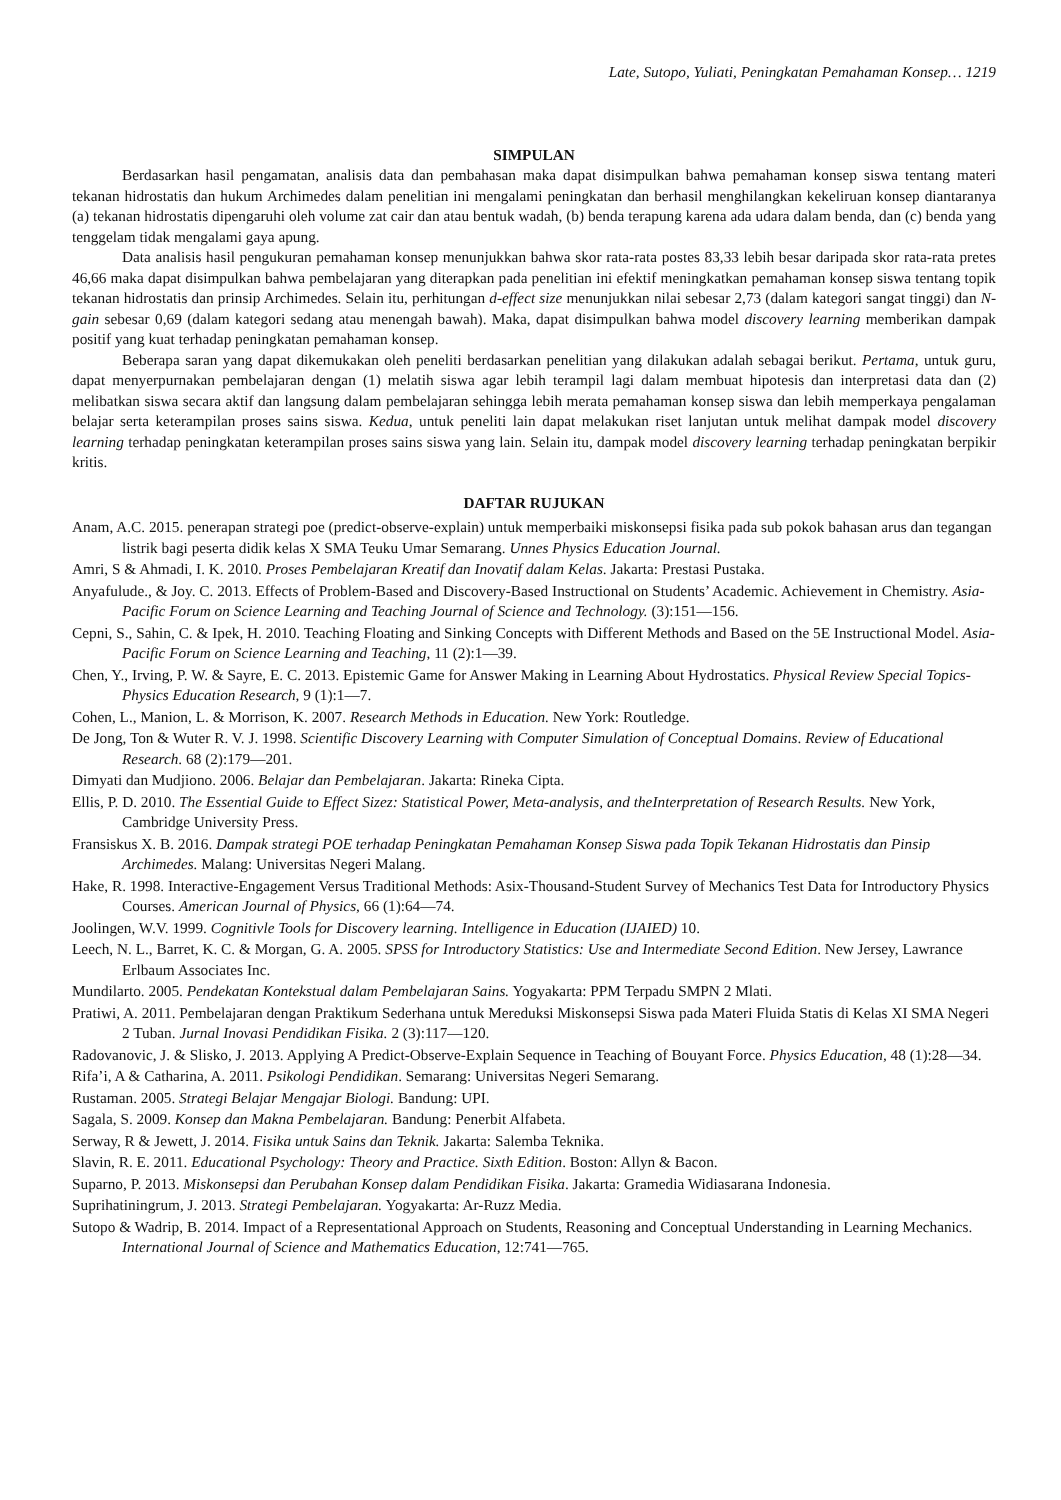Late, Sutopo, Yuliati, Peningkatan Pemahaman Konsep… 1219
SIMPULAN
Berdasarkan hasil pengamatan, analisis data dan pembahasan maka dapat disimpulkan bahwa pemahaman konsep siswa tentang materi tekanan hidrostatis dan hukum Archimedes dalam penelitian ini mengalami peningkatan dan berhasil menghilangkan kekeliruan konsep diantaranya (a) tekanan hidrostatis dipengaruhi oleh volume zat cair dan atau bentuk wadah, (b) benda terapung karena ada udara dalam benda, dan (c) benda yang tenggelam tidak mengalami gaya apung.
Data analisis hasil pengukuran pemahaman konsep menunjukkan bahwa skor rata-rata postes 83,33 lebih besar daripada skor rata-rata pretes 46,66 maka dapat disimpulkan bahwa pembelajaran yang diterapkan pada penelitian ini efektif meningkatkan pemahaman konsep siswa tentang topik tekanan hidrostatis dan prinsip Archimedes. Selain itu, perhitungan d-effect size menunjukkan nilai sebesar 2,73 (dalam kategori sangat tinggi) dan N-gain sebesar 0,69 (dalam kategori sedang atau menengah bawah). Maka, dapat disimpulkan bahwa model discovery learning memberikan dampak positif yang kuat terhadap peningkatan pemahaman konsep.
Beberapa saran yang dapat dikemukakan oleh peneliti berdasarkan penelitian yang dilakukan adalah sebagai berikut. Pertama, untuk guru, dapat menyerpurnakan pembelajaran dengan (1) melatih siswa agar lebih terampil lagi dalam membuat hipotesis dan interpretasi data dan (2) melibatkan siswa secara aktif dan langsung dalam pembelajaran sehingga lebih merata pemahaman konsep siswa dan lebih memperkaya pengalaman belajar serta keterampilan proses sains siswa. Kedua, untuk peneliti lain dapat melakukan riset lanjutan untuk melihat dampak model discovery learning terhadap peningkatan keterampilan proses sains siswa yang lain. Selain itu, dampak model discovery learning terhadap peningkatan berpikir kritis.
DAFTAR RUJUKAN
Anam, A.C. 2015. penerapan strategi poe (predict-observe-explain) untuk memperbaiki miskonsepsi fisika pada sub pokok bahasan arus dan tegangan listrik bagi peserta didik kelas X SMA Teuku Umar Semarang. Unnes Physics Education Journal.
Amri, S & Ahmadi, I. K. 2010. Proses Pembelajaran Kreatif dan Inovatif dalam Kelas. Jakarta: Prestasi Pustaka.
Anyafulude., & Joy. C. 2013. Effects of Problem-Based and Discovery-Based Instructional on Students’ Academic. Achievement in Chemistry. Asia-Pacific Forum on Science Learning and Teaching Journal of Science and Technology. (3):151—156.
Cepni, S., Sahin, C. & Ipek, H. 2010. Teaching Floating and Sinking Concepts with Different Methods and Based on the 5E Instructional Model. Asia-Pacific Forum on Science Learning and Teaching, 11 (2):1—39.
Chen, Y., Irving, P. W. & Sayre, E. C. 2013. Epistemic Game for Answer Making in Learning About Hydrostatics. Physical Review Special Topics-Physics Education Research, 9 (1):1—7.
Cohen, L., Manion, L. & Morrison, K. 2007. Research Methods in Education. New York: Routledge.
De Jong, Ton & Wuter R. V. J. 1998. Scientific Discovery Learning with Computer Simulation of Conceptual Domains. Review of Educational Research. 68 (2):179—201.
Dimyati dan Mudjiono. 2006. Belajar dan Pembelajaran. Jakarta: Rineka Cipta.
Ellis, P. D. 2010. The Essential Guide to Effect Sizez: Statistical Power, Meta-analysis, and theInterpretation of Research Results. New York, Cambridge University Press.
Fransiskus X. B. 2016. Dampak strategi POE terhadap Peningkatan Pemahaman Konsep Siswa pada Topik Tekanan Hidrostatis dan Pinsip Archimedes. Malang: Universitas Negeri Malang.
Hake, R. 1998. Interactive-Engagement Versus Traditional Methods: Asix-Thousand-Student Survey of Mechanics Test Data for Introductory Physics Courses. American Journal of Physics, 66 (1):64—74.
Joolingen, W.V. 1999. Cognitivle Tools for Discovery learning. Intelligence in Education (IJAIED) 10.
Leech, N. L., Barret, K. C. & Morgan, G. A. 2005. SPSS for Introductory Statistics: Use and Intermediate Second Edition. New Jersey, Lawrance Erlbaum Associates Inc.
Mundilarto. 2005. Pendekatan Kontekstual dalam Pembelajaran Sains. Yogyakarta: PPM Terpadu SMPN 2 Mlati.
Pratiwi, A. 2011. Pembelajaran dengan Praktikum Sederhana untuk Mereduksi Miskonsepsi Siswa pada Materi Fluida Statis di Kelas XI SMA Negeri 2 Tuban. Jurnal Inovasi Pendidikan Fisika. 2 (3):117—120.
Radovanovic, J. & Slisko, J. 2013. Applying A Predict-Observe-Explain Sequence in Teaching of Bouyant Force. Physics Education, 48 (1):28—34.
Rifa’i, A & Catharina, A. 2011. Psikologi Pendidikan. Semarang: Universitas Negeri Semarang.
Rustaman. 2005. Strategi Belajar Mengajar Biologi. Bandung: UPI.
Sagala, S. 2009. Konsep dan Makna Pembelajaran. Bandung: Penerbit Alfabeta.
Serway, R & Jewett, J. 2014. Fisika untuk Sains dan Teknik. Jakarta: Salemba Teknika.
Slavin, R. E. 2011. Educational Psychology: Theory and Practice. Sixth Edition. Boston: Allyn & Bacon.
Suparno, P. 2013. Miskonsepsi dan Perubahan Konsep dalam Pendidikan Fisika. Jakarta: Gramedia Widiasarana Indonesia.
Suprihatiningrum, J. 2013. Strategi Pembelajaran. Yogyakarta: Ar-Ruzz Media.
Sutopo & Wadrip, B. 2014. Impact of a Representational Approach on Students, Reasoning and Conceptual Understanding in Learning Mechanics. International Journal of Science and Mathematics Education, 12:741—765.